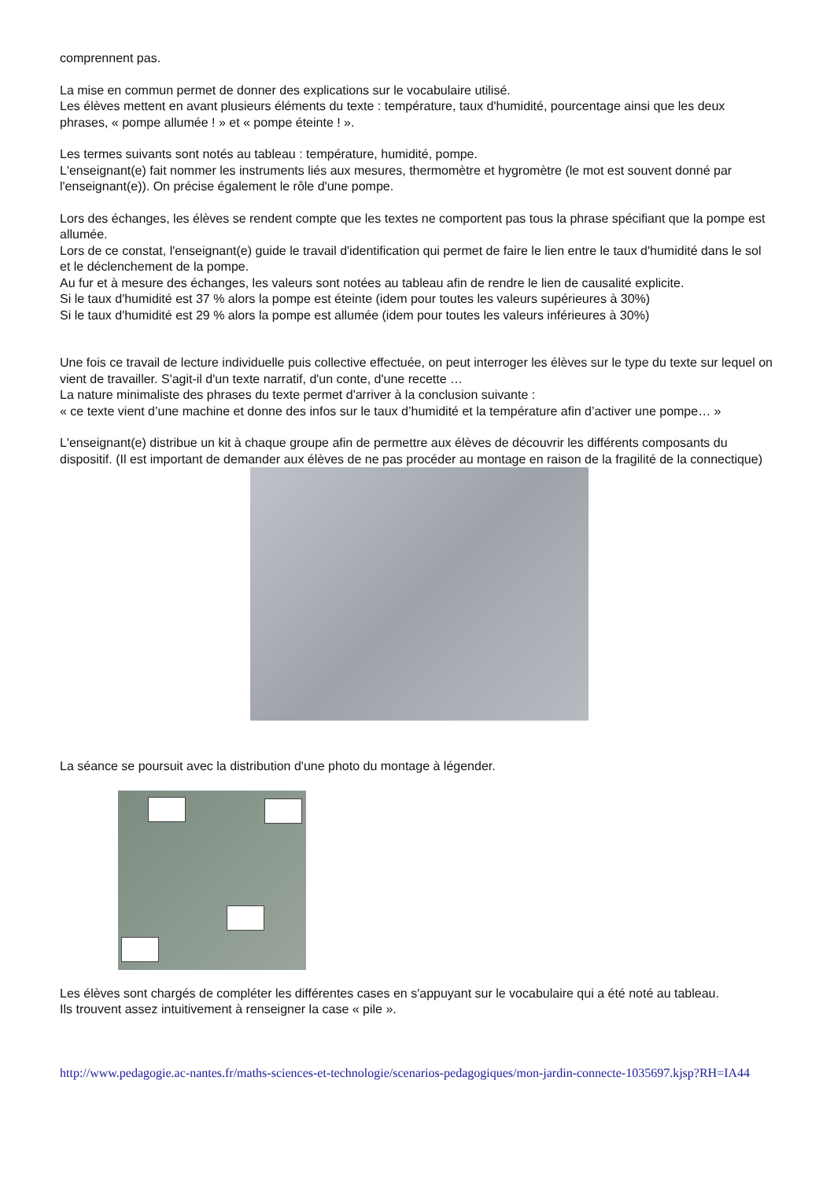comprennent pas.
La mise en commun permet de donner des explications sur le vocabulaire utilisé.
Les élèves mettent en avant plusieurs éléments du texte : température, taux d'humidité, pourcentage ainsi que les deux phrases, « pompe allumée ! » et « pompe éteinte ! ».
Les termes suivants sont notés au tableau : température, humidité, pompe.
L'enseignant(e) fait nommer les instruments liés aux mesures, thermomètre et hygromètre (le mot est souvent donné par l'enseignant(e)). On précise également le rôle d'une pompe.
Lors des échanges, les élèves se rendent compte que les textes ne comportent pas tous la phrase spécifiant que la pompe est allumée.
Lors de ce constat, l'enseignant(e) guide le travail d'identification qui permet de faire le lien entre le taux d'humidité dans le sol et le déclenchement de la pompe.
Au fur et à mesure des échanges, les valeurs sont notées au tableau afin de rendre le lien de causalité explicite.
Si le taux d'humidité est 37 % alors la pompe est éteinte (idem pour toutes les valeurs supérieures à 30%)
Si le taux d'humidité est 29 % alors la pompe est allumée (idem pour toutes les valeurs inférieures à 30%)
Une fois ce travail de lecture individuelle puis collective effectuée, on peut interroger les élèves sur le type du texte sur lequel on vient de travailler. S'agit-il d'un texte narratif, d'un conte, d'une recette …
La nature minimaliste des phrases du texte permet d'arriver à la conclusion suivante :
« ce texte vient d’une machine et donne des infos sur le taux d’humidité et la température afin d’activer une pompe… »
L'enseignant(e) distribue un kit à chaque groupe afin de permettre aux élèves de découvrir les différents composants du dispositif. (Il est important de demander aux élèves de ne pas procéder au montage en raison de la fragilité de la connectique)
La séance se poursuit avec la distribution d'une photo du montage à légender.
Les élèves sont chargés de compléter les différentes cases en s'appuyant sur le vocabulaire qui a été noté au tableau.
Ils trouvent assez intuitivement à renseigner la case « pile ».
http://www.pedagogie.ac-nantes.fr/maths-sciences-et-technologie/scenarios-pedagogiques/mon-jardin-connecte-1035697.kjsp?RH=IA44